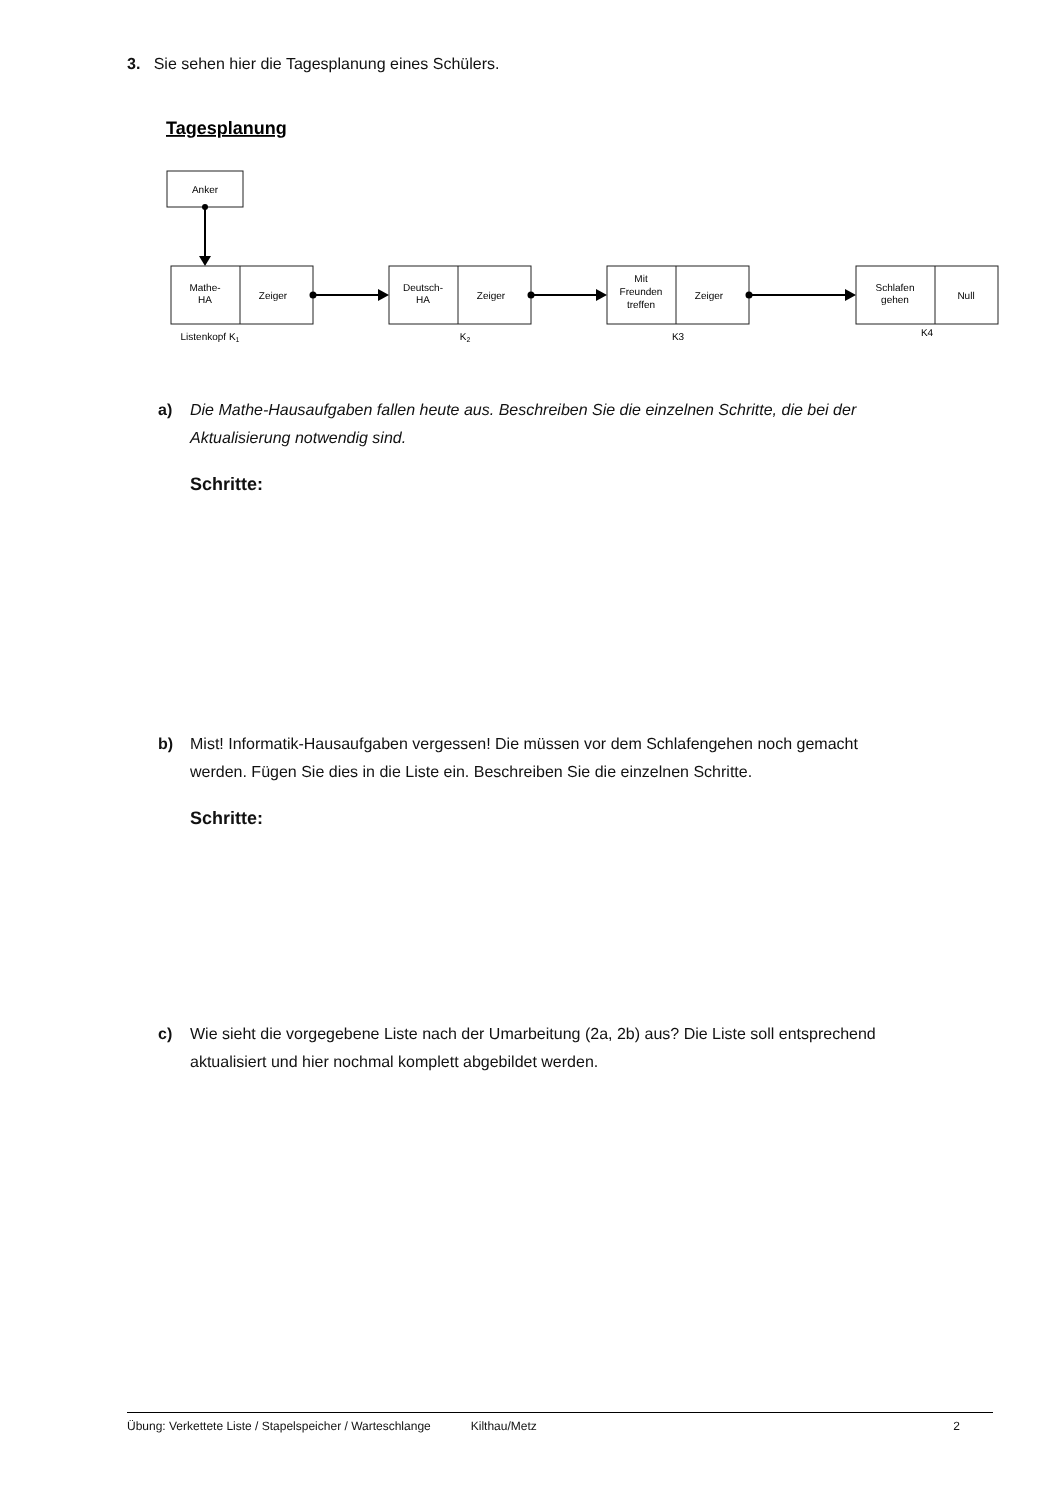3. Sie sehen hier die Tagesplanung eines Schülers.
Tagesplanung
Anker
Mathe-
HA
Zeiger
Deutsch-
HA
Zeiger
Mit
Freunden
treffen
Zeiger
Schlafen
gehen
Null
Listenkopf K1
K2
K3
K4
a) Die Mathe-Hausaufgaben fallen heute aus. Beschreiben Sie die einzelnen Schritte, die bei der
Aktualisierung notwendig sind.
Schritte:
b) Mist! Informatik-Hausaufgaben vergessen! Die müssen vor dem Schlafengehen noch gemacht
werden. Fügen Sie dies in die Liste ein. Beschreiben Sie die einzelnen Schritte.
Schritte:
c) Wie sieht die vorgegebene Liste nach der Umarbeitung (2a, 2b) aus? Die Liste soll entsprechend
aktualisiert und hier nochmal komplett abgebildet werden.
Übung: Verkettete Liste / Stapelspeicher / Warteschlange Kilthau/Metz 2